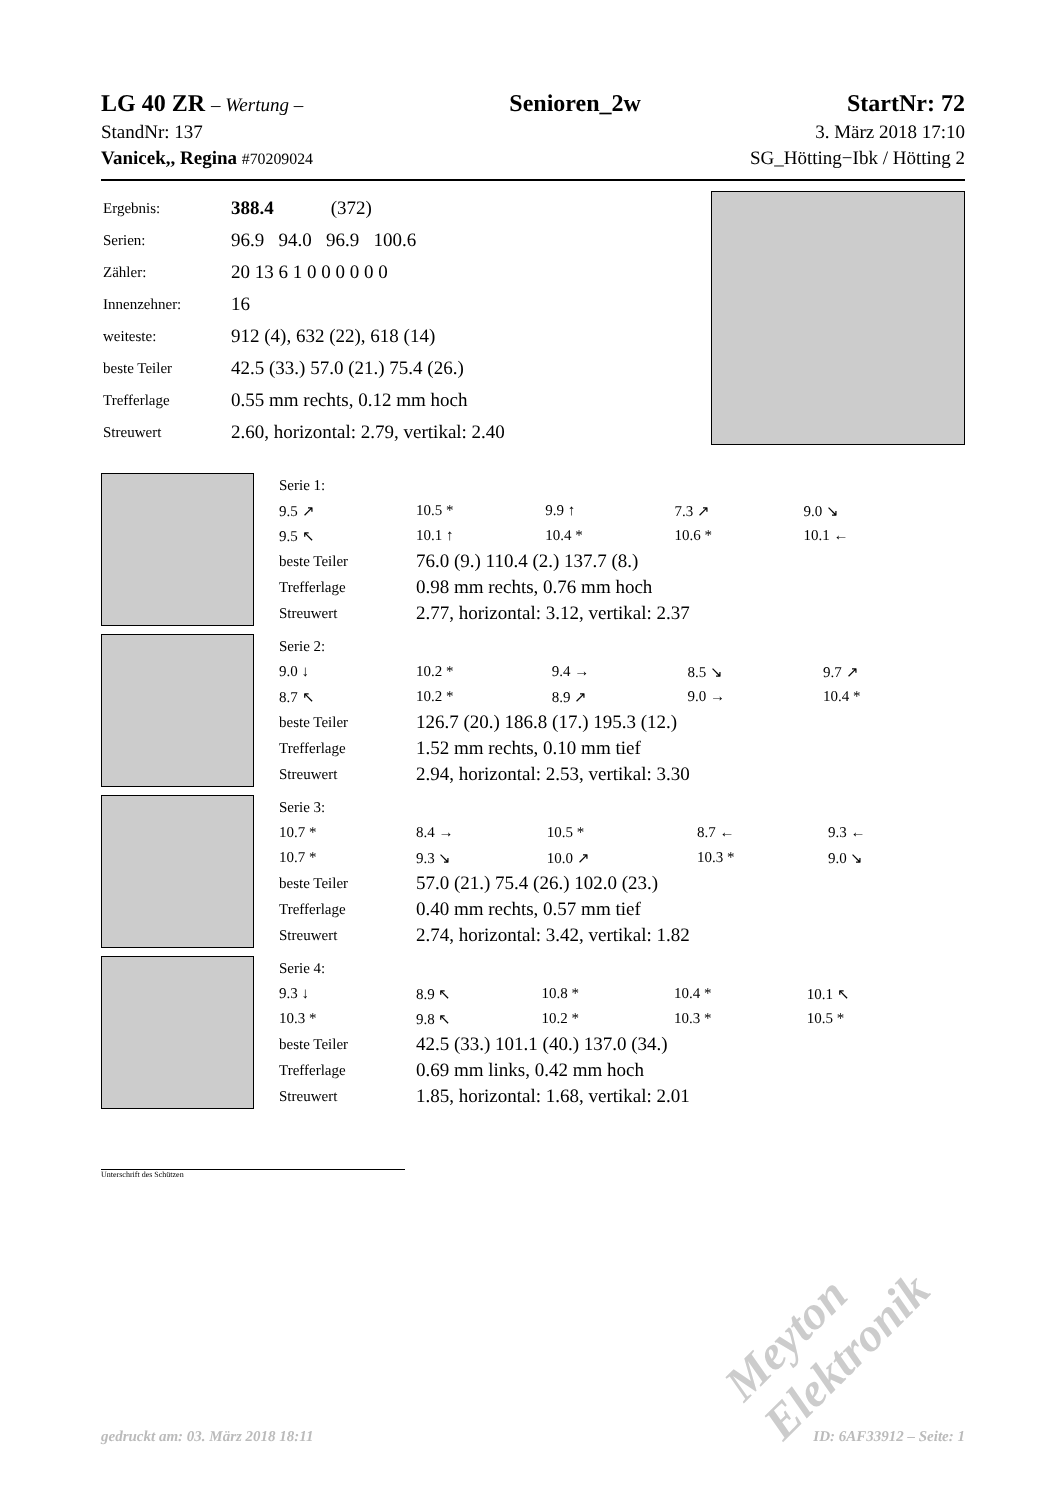LG 40 ZR – Wertung – Senioren_2w StartNr: 72
StandNr: 137 3. März 2018 17:10
Vanicek,, Regina #70209024 SG_Hötting−Ibk / Hötting 2
| Ergebnis: | 388.4 (372) |
| Serien: | 96.9 94.0 96.9 100.6 |
| Zähler: | 20 13 6 1 0 0 0 0 0 0 |
| Innenzehner: | 16 |
| weiteste: | 912 (4), 632 (22), 618 (14) |
| beste Teiler | 42.5 (33.) 57.0 (21.) 75.4 (26.) |
| Trefferlage | 0.55 mm rechts, 0.12 mm hoch |
| Streuwert | 2.60, horizontal: 2.79, vertikal: 2.40 |
| Serie 1: | | | | |
| 9.5 ↗ | 10.5 * | 9.9 ↑ | 7.3 ↗ | 9.0 ↘ |
| 9.5 ↖ | 10.1 ↑ | 10.4 * | 10.6 * | 10.1 ← |
| beste Teiler | 76.0 (9.) 110.4 (2.) 137.7 (8.) | | | |
| Trefferlage | 0.98 mm rechts, 0.76 mm hoch | | | |
| Streuwert | 2.77, horizontal: 3.12, vertikal: 2.37 | | | |
| Serie 2: | | | | |
| 9.0 ↓ | 10.2 * | 9.4 → | 8.5 ↘ | 9.7 ↗ |
| 8.7 ↖ | 10.2 * | 8.9 ↗ | 9.0 → | 10.4 * |
| beste Teiler | 126.7 (20.) 186.8 (17.) 195.3 (12.) | | | |
| Trefferlage | 1.52 mm rechts, 0.10 mm tief | | | |
| Streuwert | 2.94, horizontal: 2.53, vertikal: 3.30 | | | |
| Serie 3: | | | | |
| 10.7 * | 8.4 → | 10.5 * | 8.7 ← | 9.3 ← |
| 10.7 * | 9.3 ↘ | 10.0 ↗ | 10.3 * | 9.0 ↘ |
| beste Teiler | 57.0 (21.) 75.4 (26.) 102.0 (23.) | | | |
| Trefferlage | 0.40 mm rechts, 0.57 mm tief | | | |
| Streuwert | 2.74, horizontal: 3.42, vertikal: 1.82 | | | |
| Serie 4: | | | | |
| 9.3 ↓ | 8.9 ↖ | 10.8 * | 10.4 * | 10.1 ↖ |
| 10.3 * | 9.8 ↖ | 10.2 * | 10.3 * | 10.5 * |
| beste Teiler | 42.5 (33.) 101.1 (40.) 137.0 (34.) | | | |
| Trefferlage | 0.69 mm links, 0.42 mm hoch | | | |
| Streuwert | 1.85, horizontal: 1.68, vertikal: 2.01 | | | |
Unterschrift des Schützen
Meyton Elektronik
gedruckt am: 03. März 2018 18:11 ID: 6AF33912 – Seite: 1